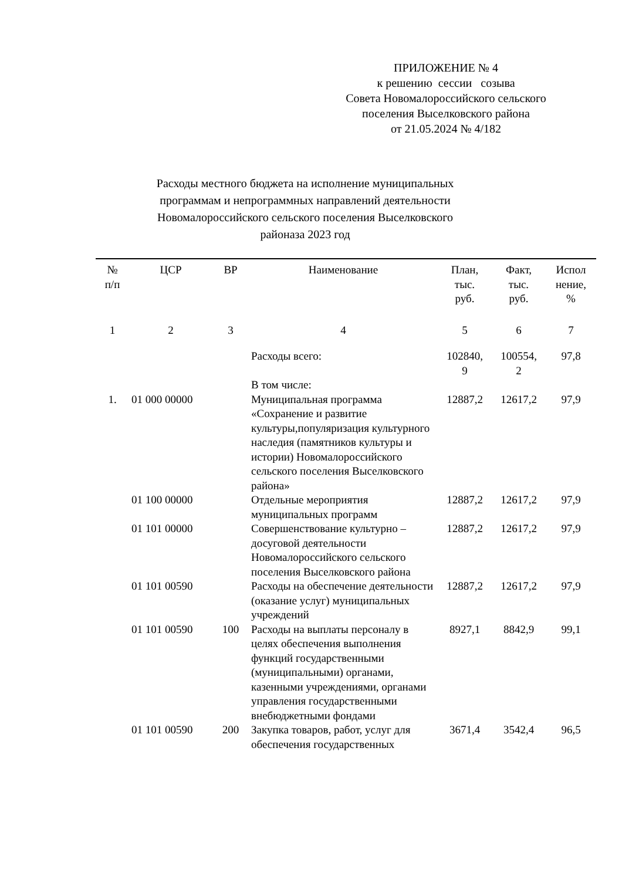ПРИЛОЖЕНИЕ № 4
к решению сессии созыва
Совета Новомалороссийского сельского
поселения Выселковского района
от 21.05.2024 № 4/182
Расходы местного бюджета на исполнение муниципальных программам и непрограммных направлений деятельности Новомалороссийского сельского поселения Выселковского районаза 2023 год
| № п/п | ЦСР | ВР | Наименование | План, тыс. руб. | Факт, тыс. руб. | Испол нение, % |
| --- | --- | --- | --- | --- | --- | --- |
| 1 | 2 | 3 | 4 | 5 | 6 | 7 |
| | | | Расходы всего: | 102840, 9 | 100554, 2 | 97,8 |
| | | | В том числе: | | | |
| 1. | 01 000 00000 | | Муниципальная программа «Сохранение и развитие культуры,популяризация культурного наследия (памятников культуры и истории) Новомалороссийского сельского поселения Выселковского района» | 12887,2 | 12617,2 | 97,9 |
| | 01 100 00000 | | Отдельные мероприятия муниципальных программ | 12887,2 | 12617,2 | 97,9 |
| | 01 101 00000 | | Совершенствование культурно – досуговой деятельности Новомалороссийского сельского поселения Выселковского района | 12887,2 | 12617,2 | 97,9 |
| | 01 101 00590 | | Расходы на обеспечение деятельности (оказание услуг) муниципальных учреждений | 12887,2 | 12617,2 | 97,9 |
| | 01 101 00590 | 100 | Расходы на выплаты персоналу в целях обеспечения выполнения функций государственными (муниципальными) органами, казенными учреждениями, органами управления государственными внебюджетными фондами | 8927,1 | 8842,9 | 99,1 |
| | 01 101 00590 | 200 | Закупка товаров, работ, услуг для обеспечения государственных | 3671,4 | 3542,4 | 96,5 |